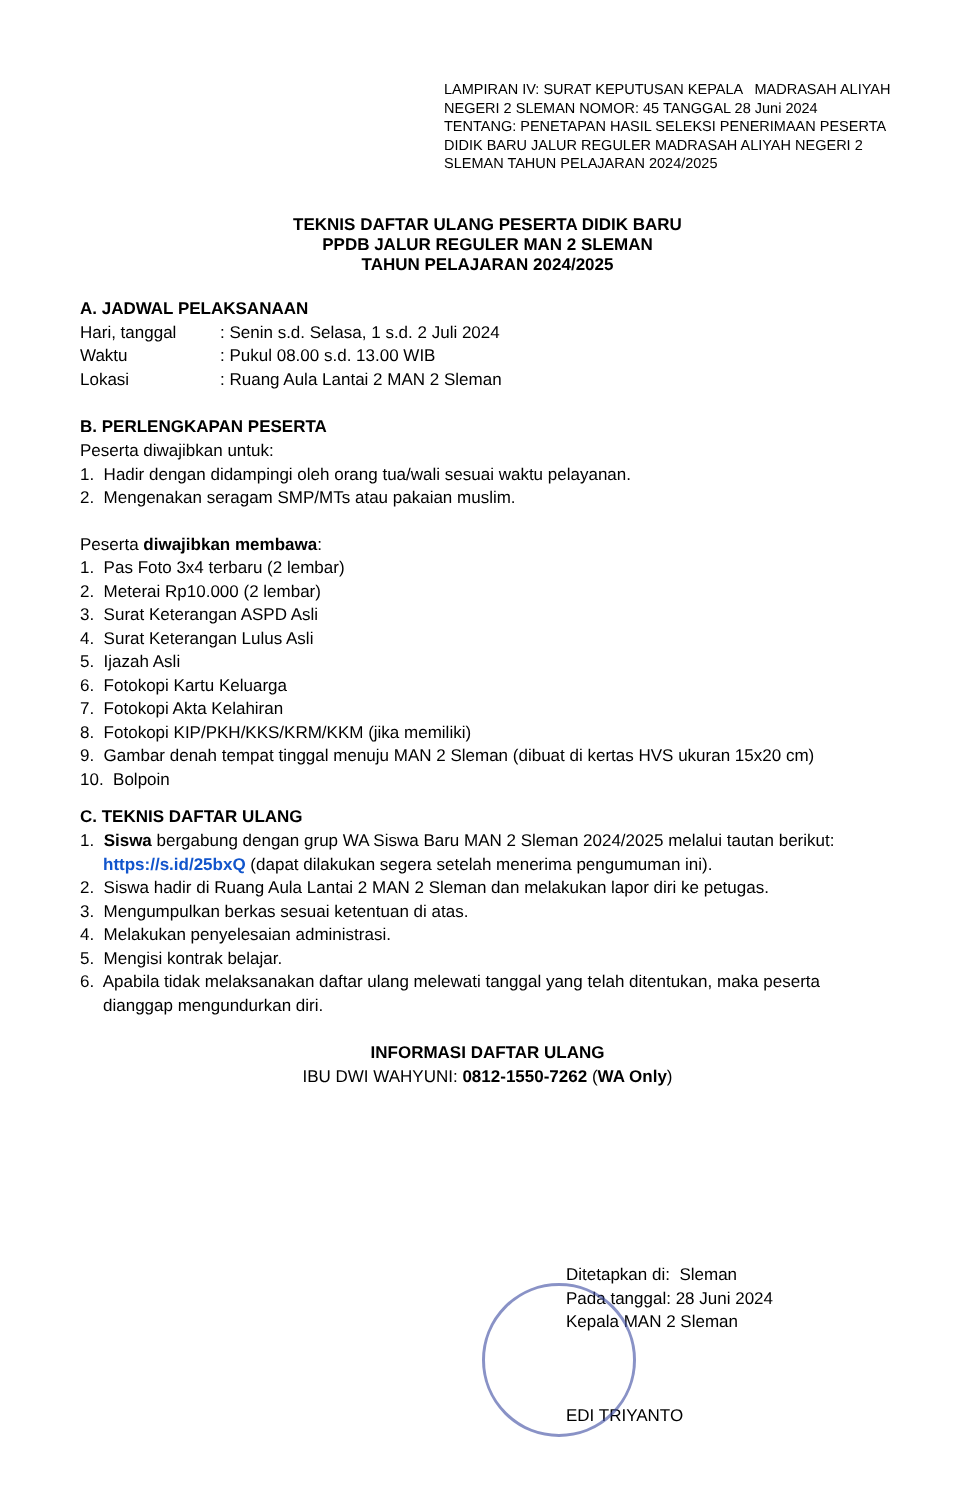LAMPIRAN IV: SURAT KEPUTUSAN KEPALA MADRASAH ALIYAH NEGERI 2 SLEMAN NOMOR: 45 TANGGAL 28 Juni 2024
TENTANG: PENETAPAN HASIL SELEKSI PENERIMAAN PESERTA DIDIK BARU JALUR REGULER MADRASAH ALIYAH NEGERI 2 SLEMAN TAHUN PELAJARAN 2024/2025
TEKNIS DAFTAR ULANG PESERTA DIDIK BARU
PPDB JALUR REGULER MAN 2 SLEMAN
TAHUN PELAJARAN 2024/2025
A. JADWAL PELAKSANAAN
Hari, tanggal: Senin s.d. Selasa, 1 s.d. 2 Juli 2024
Waktu: Pukul 08.00 s.d. 13.00 WIB
Lokasi: Ruang Aula Lantai 2 MAN 2 Sleman
B. PERLENGKAPAN PESERTA
Peserta diwajibkan untuk:
1. Hadir dengan didampingi oleh orang tua/wali sesuai waktu pelayanan.
2. Mengenakan seragam SMP/MTs atau pakaian muslim.
Peserta diwajibkan membawa:
1. Pas Foto 3x4 terbaru (2 lembar)
2. Meterai Rp10.000 (2 lembar)
3. Surat Keterangan ASPD Asli
4. Surat Keterangan Lulus Asli
5. Ijazah Asli
6. Fotokopi Kartu Keluarga
7. Fotokopi Akta Kelahiran
8. Fotokopi KIP/PKH/KKS/KRM/KKM (jika memiliki)
9. Gambar denah tempat tinggal menuju MAN 2 Sleman (dibuat di kertas HVS ukuran 15x20 cm)
10. Bolpoin
C. TEKNIS DAFTAR ULANG
1. Siswa bergabung dengan grup WA Siswa Baru MAN 2 Sleman 2024/2025 melalui tautan berikut:
https://s.id/25bxQ (dapat dilakukan segera setelah menerima pengumuman ini).
2. Siswa hadir di Ruang Aula Lantai 2 MAN 2 Sleman dan melakukan lapor diri ke petugas.
3. Mengumpulkan berkas sesuai ketentuan di atas.
4. Melakukan penyelesaian administrasi.
5. Mengisi kontrak belajar.
6. Apabila tidak melaksanakan daftar ulang melewati tanggal yang telah ditentukan, maka peserta
dianggap mengundurkan diri.
INFORMASI DAFTAR ULANG
IBU DWI WAHYUNI: 0812-1550-7262 (WA Only)
Ditetapkan di: Sleman
Pada tanggal: 28 Juni 2024
Kepala MAN 2 Sleman
EDI TRIYANTO